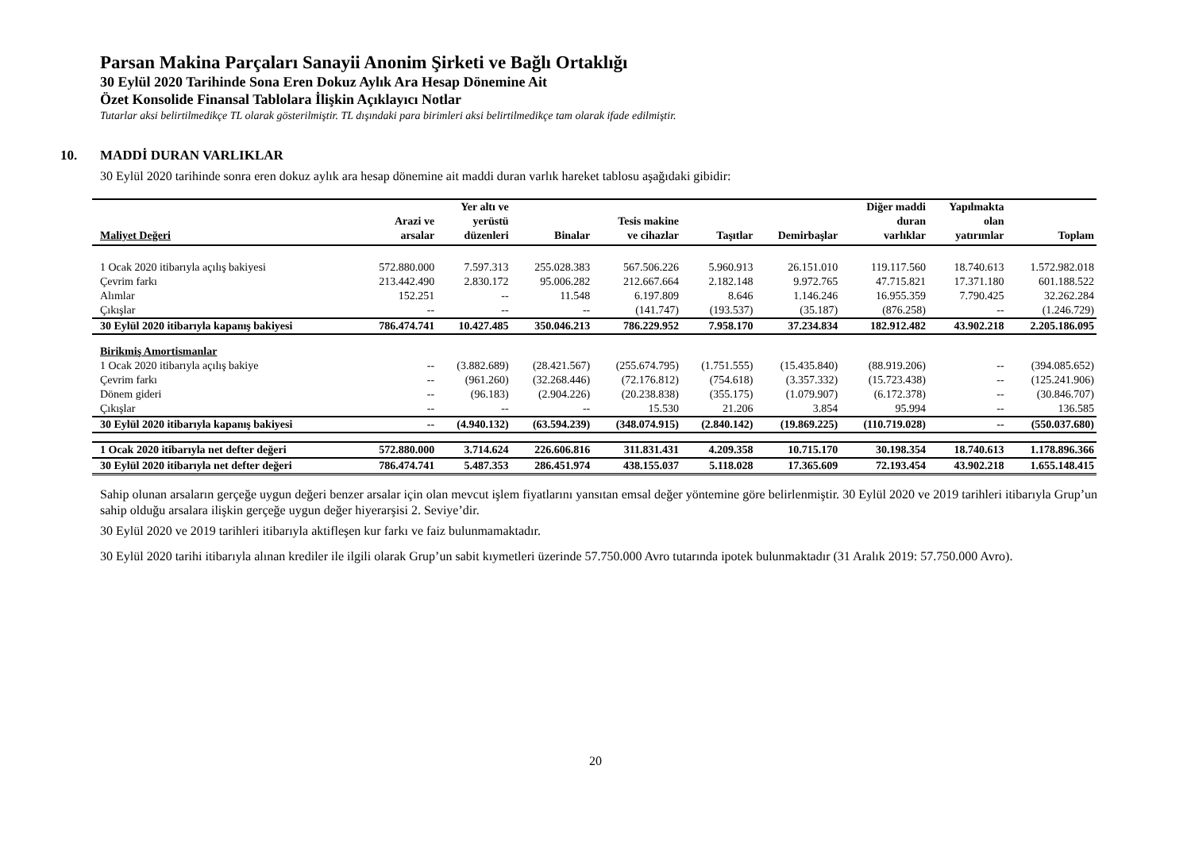Parsan Makina Parçaları Sanayii Anonim Şirketi ve Bağlı Ortaklığı
30 Eylül 2020 Tarihinde Sona Eren Dokuz Aylık Ara Hesap Dönemine Ait
Özet Konsolide Finansal Tablolara İlişkin Açıklayıcı Notlar
Tutarlar aksi belirtilmedikçe TL olarak gösterilmiştir. TL dışındaki para birimleri aksi belirtilmedikçe tam olarak ifade edilmiştir.
10. MADDİ DURAN VARLIKLAR
30 Eylül 2020 tarihinde sonra eren dokuz aylık ara hesap dönemine ait maddi duran varlık hareket tablosu aşağıdaki gibidir:
| Maliyet Değeri | Arazi ve arsalar | Yer altı ve yerüstü düzenleri | Binalar | Tesis makine ve cihazlar | Taşıtlar | Demirbaşlar | Diğer maddi duran varlıklar | Yapılmakta olan yatırımlar | Toplam |
| --- | --- | --- | --- | --- | --- | --- | --- | --- | --- |
| 1 Ocak 2020 itibarıyla açılış bakiyesi | 572.880.000 | 7.597.313 | 255.028.383 | 567.506.226 | 5.960.913 | 26.151.010 | 119.117.560 | 18.740.613 | 1.572.982.018 |
| Çevrim farkı | 213.442.490 | 2.830.172 | 95.006.282 | 212.667.664 | 2.182.148 | 9.972.765 | 47.715.821 | 17.371.180 | 601.188.522 |
| Alımlar | 152.251 | -- | 11.548 | 6.197.809 | 8.646 | 1.146.246 | 16.955.359 | 7.790.425 | 32.262.284 |
| Çıkışlar | -- | -- | -- | (141.747) | (193.537) | (35.187) | (876.258) | -- | (1.246.729) |
| 30 Eylül 2020 itibarıyla kapanış bakiyesi | 786.474.741 | 10.427.485 | 350.046.213 | 786.229.952 | 7.958.170 | 37.234.834 | 182.912.482 | 43.902.218 | 2.205.186.095 |
| Birikmiş Amortismanlar | | | | | | | | | |
| 1 Ocak 2020 itibarıyla açılış bakiye | -- | (3.882.689) | (28.421.567) | (255.674.795) | (1.751.555) | (15.435.840) | (88.919.206) | -- | (394.085.652) |
| Çevrim farkı | -- | (961.260) | (32.268.446) | (72.176.812) | (754.618) | (3.357.332) | (15.723.438) | -- | (125.241.906) |
| Dönem gideri | -- | (96.183) | (2.904.226) | (20.238.838) | (355.175) | (1.079.907) | (6.172.378) | -- | (30.846.707) |
| Çıkışlar | -- | -- | -- | 15.530 | 21.206 | 3.854 | 95.994 | -- | 136.585 |
| 30 Eylül 2020 itibarıyla kapanış bakiyesi | -- | (4.940.132) | (63.594.239) | (348.074.915) | (2.840.142) | (19.869.225) | (110.719.028) | -- | (550.037.680) |
| 1 Ocak 2020 itibarıyla net defter değeri | 572.880.000 | 3.714.624 | 226.606.816 | 311.831.431 | 4.209.358 | 10.715.170 | 30.198.354 | 18.740.613 | 1.178.896.366 |
| 30 Eylül 2020 itibarıyla net defter değeri | 786.474.741 | 5.487.353 | 286.451.974 | 438.155.037 | 5.118.028 | 17.365.609 | 72.193.454 | 43.902.218 | 1.655.148.415 |
Sahip olunan arsaların gerçeğe uygun değeri benzer arsalar için olan mevcut işlem fiyatlarını yansıtan emsal değer yöntemine göre belirlenmiştir. 30 Eylül 2020 ve 2019 tarihleri itibarıyla Grup’un sahip olduğu arsalara ilişkin gerçeğe uygun değer hiyerarşisi 2. Seviye’dir.
30 Eylül 2020 ve 2019 tarihleri itibarıyla aktifleşen kur farkı ve faiz bulunmamaktadır.
30 Eylül 2020 tarihi itibarıyla alınan krediler ile ilgili olarak Grup’un sabit kıymetleri üzerinde 57.750.000 Avro tutarında ipotek bulunmaktadır (31 Aralık 2019: 57.750.000 Avro).
20